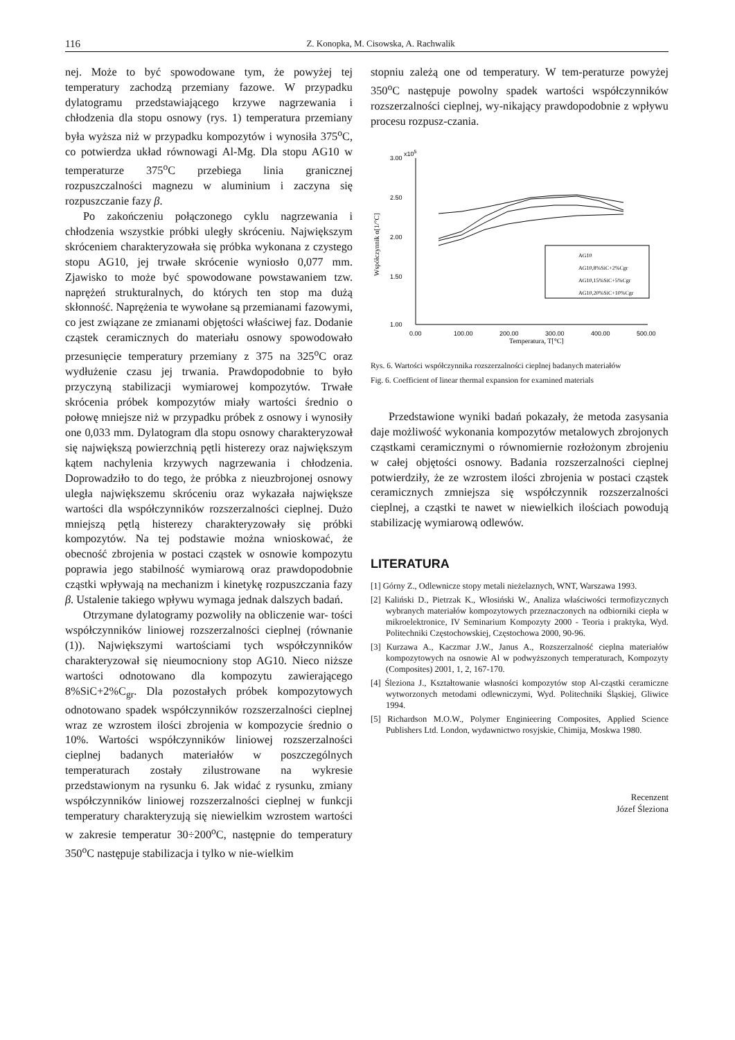116 Z. Konopka, M. Cisowska, A. Rachwalik
nej. Może to być spowodowane tym, że powyżej tej temperatury zachodzą przemiany fazowe. W przypadku dylatogramu przedstawiającego krzywe nagrzewania i chłodzenia dla stopu osnowy (rys. 1) temperatura przemiany była wyższa niż w przypadku kompozytów i wynosiła 375<sup>o</sup>C, co potwierdza układ równowagi Al-Mg. Dla stopu AG10 w temperaturze 375<sup>o</sup>C przebiega linia granicznej rozpuszczalności magnezu w aluminium i zaczyna się rozpuszczanie fazy β.
Po zakończeniu połączonego cyklu nagrzewania i chłodzenia wszystkie próbki uległy skróceniu. Największym skróceniem charakteryzowała się próbka wykonana z czystego stopu AG10, jej trwałe skrócenie wyniosło 0,077 mm. Zjawisko to może być spowodowane powstawaniem tzw. naprężeń strukturalnych, do których ten stop ma dużą skłonność. Naprężenia te wywołane są przemianami fazowymi, co jest związane ze zmianami objętości właściwej faz. Dodanie cząstek ceramicznych do materiału osnowy spowodowało przesunięcie temperatury przemiany z 375 na 325<sup>o</sup>C oraz wydłużenie czasu jej trwania. Prawdopodobnie to było przyczyną stabilizacji wymiarowej kompozytów. Trwałe skrócenia próbek kompozytów miały wartości średnio o połowę mniejsze niż w przypadku próbek z osnowy i wynosiły one 0,033 mm. Dylatogram dla stopu osnowy charakteryzował się największą powierzchnią pętli histerezy oraz największym kątem nachylenia krzywych nagrzewania i chłodzenia. Doprowadziło to do tego, że próbka z nieuzbrojonej osnowy uległa największemu skróceniu oraz wykazała największe wartości dla współczynników rozszerzalności cieplnej. Dużo mniejszą pętlą histerezy charakteryzowały się próbki kompozytów. Na tej podstawie można wnioskować, że obecność zbrojenia w postaci cząstek w osnowie kompozytu poprawia jego stabilność wymiarową oraz prawdopodobnie cząstki wpływają na mechanizm i kinetykę rozpuszczania fazy β. Ustalenie takiego wpływu wymaga jednak dalszych badań.
Otrzymane dylatogramy pozwoliły na obliczenie war- tości współczynników liniowej rozszerzalności cieplnej (równanie (1)). Największymi wartościami tych współczynników charakteryzował się nieumocniony stop AG10. Nieco niższe wartości odnotowano dla kompozytu zawierającego 8%SiC+2%C<sub>gr</sub>. Dla pozostałych próbek kompozytowych odnotowano spadek współczynników rozszerzalności cieplnej wraz ze wzrostem ilości zbrojenia w kompozycie średnio o 10%. Wartości współczynników liniowej rozszerzalności cieplnej badanych materiałów w poszczególnych temperaturach zostały zilustrowane na wykresie przedstawionym na rysunku 6. Jak widać z rysunku, zmiany współczynników liniowej rozszerzalności cieplnej w funkcji temperatury charakteryzują się niewielkim wzrostem wartości w zakresie temperatur 30÷200<sup>o</sup>C, następnie do temperatury 350<sup>o</sup>C następuje stabilizacja i tylko w nie-wielkim
stopniu zależą one od temperatury. W tem-peraturze powyżej 350<sup>o</sup>C następuje powolny spadek wartości współczynników rozszerzalności cieplnej, wy-nikający prawdopodobnie z wpływu procesu rozpusz-czania.
x105
3.00
2.50
2.00
1.50
1.00
0.00
100.00
200.00
300.00
400.00
500.00
Temperatura, T[°C]
Współczynnik α[1/°C]
AG10
AG10,8%SiC+2%Cgr
AG10,15%SiC+5%Cgr
AG10,20%SiC+10%Cgr
Rys. 6. Wartości współczynnika rozszerzalności cieplnej badanych materiałów
Fig. 6. Coefficient of linear thermal expansion for examined materials
Przedstawione wyniki badań pokazały, że metoda zasysania daje możliwość wykonania kompozytów metalowych zbrojonych cząstkami ceramicznymi o równomiernie rozłożonym zbrojeniu w całej objętości osnowy. Badania rozszerzalności cieplnej potwierdziły, że ze wzrostem ilości zbrojenia w postaci cząstek ceramicznych zmniejsza się współczynnik rozszerzalności cieplnej, a cząstki te nawet w niewielkich ilościach powodują stabilizację wymiarową odlewów.
LITERATURA
[1] Górny Z., Odlewnicze stopy metali nieżelaznych, WNT, Warszawa 1993.
[2] Kaliński D., Pietrzak K., Włosiński W., Analiza właściwości termofizycznych wybranych materiałów kompozytowych przeznaczonych na odbiorniki ciepła w mikroelektronice, IV Seminarium Kompozyty 2000 - Teoria i praktyka, Wyd. Politechniki Częstochowskiej, Częstochowa 2000, 90-96.
[3] Kurzawa A., Kaczmar J.W., Janus A., Rozszerzalność cieplna materiałów kompozytowych na osnowie Al w podwyższonych temperaturach, Kompozyty (Composites) 2001, 1, 2, 167-170.
[4] Śleziona J., Kształtowanie własności kompozytów stop Al-cząstki ceramiczne wytworzonych metodami odlewniczymi, Wyd. Politechniki Śląskiej, Gliwice 1994.
[5] Richardson M.O.W., Polymer Enginieering Composites, Applied Science Publishers Ltd. London, wydawnictwo rosyjskie, Chimija, Moskwa 1980.
Recenzent
Józef Śleziona